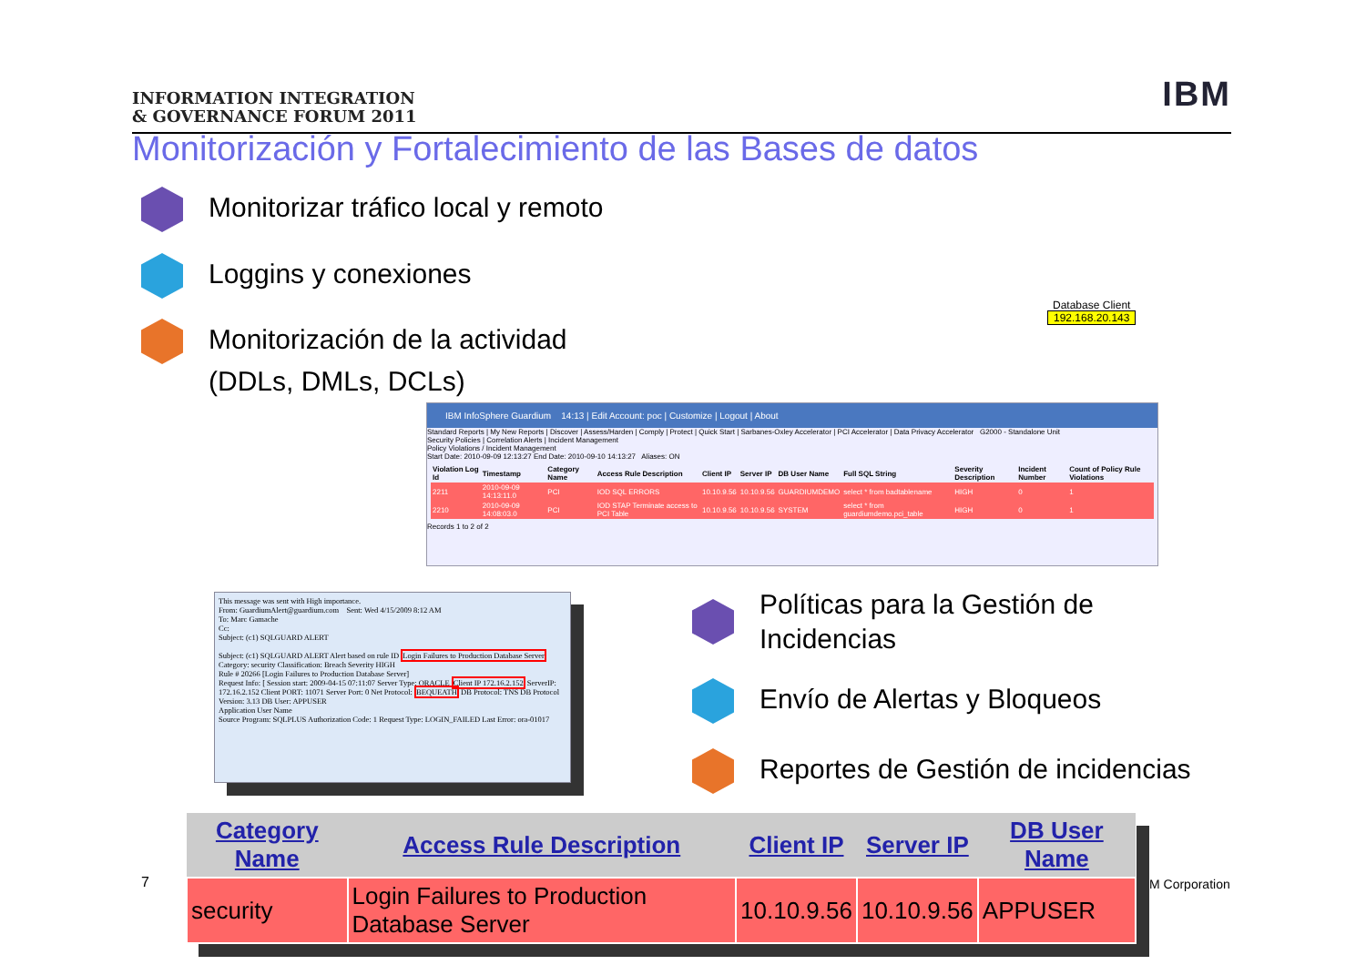INFORMATION INTEGRATION
& GOVERNANCE FORUM 2011
IBM
Monitorización y Fortalecimiento de las Bases de datos
Monitorizar tráfico local y remoto
Loggins y conexiones
Monitorización de la actividad
(DDLs, DMLs, DCLs)
Database Client
192.168.20.143
IBM InfoSphere Guardium 14:13 | Edit Account: poc | Customize | Logout | About
Standard Reports | My New Reports | Discover | Assess/Harden | Comply | Protect | Quick Start | Sarbanes-Oxley Accelerator | PCI Accelerator | Data Privacy Accelerator G2000 - Standalone Unit
Security Policies | Correlation Alerts | Incident Management
Policy Violations / Incident Management
Start Date: 2010-09-09 12:13:27 End Date: 2010-09-10 14:13:27 Aliases: ON
| Violation Log Id | Timestamp | Category Name | Access Rule Description | Client IP | Server IP | DB User Name | Full SQL String | Severity Description | Incident Number | Count of Policy Rule Violations |
| --- | --- | --- | --- | --- | --- | --- | --- | --- | --- | --- |
| 2211 | 2010-09-09 14:13:11.0 | PCI | IOD SQL ERRORS | 10.10.9.56 | 10.10.9.56 | GUARDIUMDEMO | select * from badtablename | HIGH | 0 | 1 |
| 2210 | 2010-09-09 14:08:03.0 | PCI | IOD STAP Terminate access to PCI Table | 10.10.9.56 | 10.10.9.56 | SYSTEM | select * from guardiumdemo.pci_table | HIGH | 0 | 1 |
Records 1 to 2 of 2
This message was sent with High importance.
From: GuardiumAlert@guardium.com Sent: Wed 4/15/2009 8:12 AM
To: Marc Gamache
Cc:
Subject: (c1) SQLGUARD ALERT
Subject: (c1) SQLGUARD ALERT Alert based on rule ID Login Failures to Production Database Server
Category: security Classification: Breach Severity HIGH
Rule # 20266 [Login Failures to Production Database Server]
Request Info: [ Session start: 2009-04-15 07:11:07 Server Type: ORACLE Client IP 172.16.2.152 ServerIP: 172.16.2.152 Client PORT: 11071 Server Port: 0 Net Protocol: BEQUEATH DB Protocol: TNS DB Protocol Version: 3.13 DB User: APPUSER
Application User Name
Source Program: SQLPLUS Authorization Code: 1 Request Type: LOGIN_FAILED Last Error: ora-01017
Políticas para la Gestión de
Incidencias
Envío de Alertas y Bloqueos
Reportes de Gestión de incidencias
| Category Name | Access Rule Description | Client IP | Server IP | DB User Name |
| --- | --- | --- | --- | --- |
| security | Login Failures to Production Database Server | 10.10.9.56 | 10.10.9.56 | APPUSER |
7 M Corporation